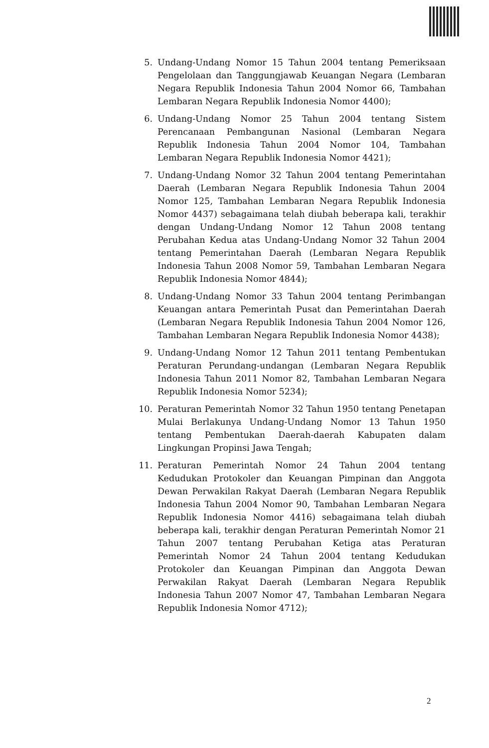5. Undang-Undang Nomor 15 Tahun 2004 tentang Pemeriksaan Pengelolaan dan Tanggungjawab Keuangan Negara (Lembaran Negara Republik Indonesia Tahun 2004 Nomor 66, Tambahan Lembaran Negara Republik Indonesia Nomor 4400);
6. Undang-Undang Nomor 25 Tahun 2004 tentang Sistem Perencanaan Pembangunan Nasional (Lembaran Negara Republik Indonesia Tahun 2004 Nomor 104, Tambahan Lembaran Negara Republik Indonesia Nomor 4421);
7. Undang-Undang Nomor 32 Tahun 2004 tentang Pemerintahan Daerah (Lembaran Negara Republik Indonesia Tahun 2004 Nomor 125, Tambahan Lembaran Negara Republik Indonesia Nomor 4437) sebagaimana telah diubah beberapa kali, terakhir dengan Undang-Undang Nomor 12 Tahun 2008 tentang Perubahan Kedua atas Undang-Undang Nomor 32 Tahun 2004 tentang Pemerintahan Daerah (Lembaran Negara Republik Indonesia Tahun 2008 Nomor 59, Tambahan Lembaran Negara Republik Indonesia Nomor 4844);
8. Undang-Undang Nomor 33 Tahun 2004 tentang Perimbangan Keuangan antara Pemerintah Pusat dan Pemerintahan Daerah (Lembaran Negara Republik Indonesia Tahun 2004 Nomor 126, Tambahan Lembaran Negara Republik Indonesia Nomor 4438);
9. Undang-Undang Nomor 12 Tahun 2011 tentang Pembentukan Peraturan Perundang-undangan (Lembaran Negara Republik Indonesia Tahun 2011 Nomor 82, Tambahan Lembaran Negara Republik Indonesia Nomor 5234);
10. Peraturan Pemerintah Nomor 32 Tahun 1950 tentang Penetapan Mulai Berlakunya Undang-Undang Nomor 13 Tahun 1950 tentang Pembentukan Daerah-daerah Kabupaten dalam Lingkungan Propinsi Jawa Tengah;
11. Peraturan Pemerintah Nomor 24 Tahun 2004 tentang Kedudukan Protokoler dan Keuangan Pimpinan dan Anggota Dewan Perwakilan Rakyat Daerah (Lembaran Negara Republik Indonesia Tahun 2004 Nomor 90, Tambahan Lembaran Negara Republik Indonesia Nomor 4416) sebagaimana telah diubah beberapa kali, terakhir dengan Peraturan Pemerintah Nomor 21 Tahun 2007 tentang Perubahan Ketiga atas Peraturan Pemerintah Nomor 24 Tahun 2004 tentang Kedudukan Protokoler dan Keuangan Pimpinan dan Anggota Dewan Perwakilan Rakyat Daerah (Lembaran Negara Republik Indonesia Tahun 2007 Nomor 47, Tambahan Lembaran Negara Republik Indonesia Nomor 4712);
2